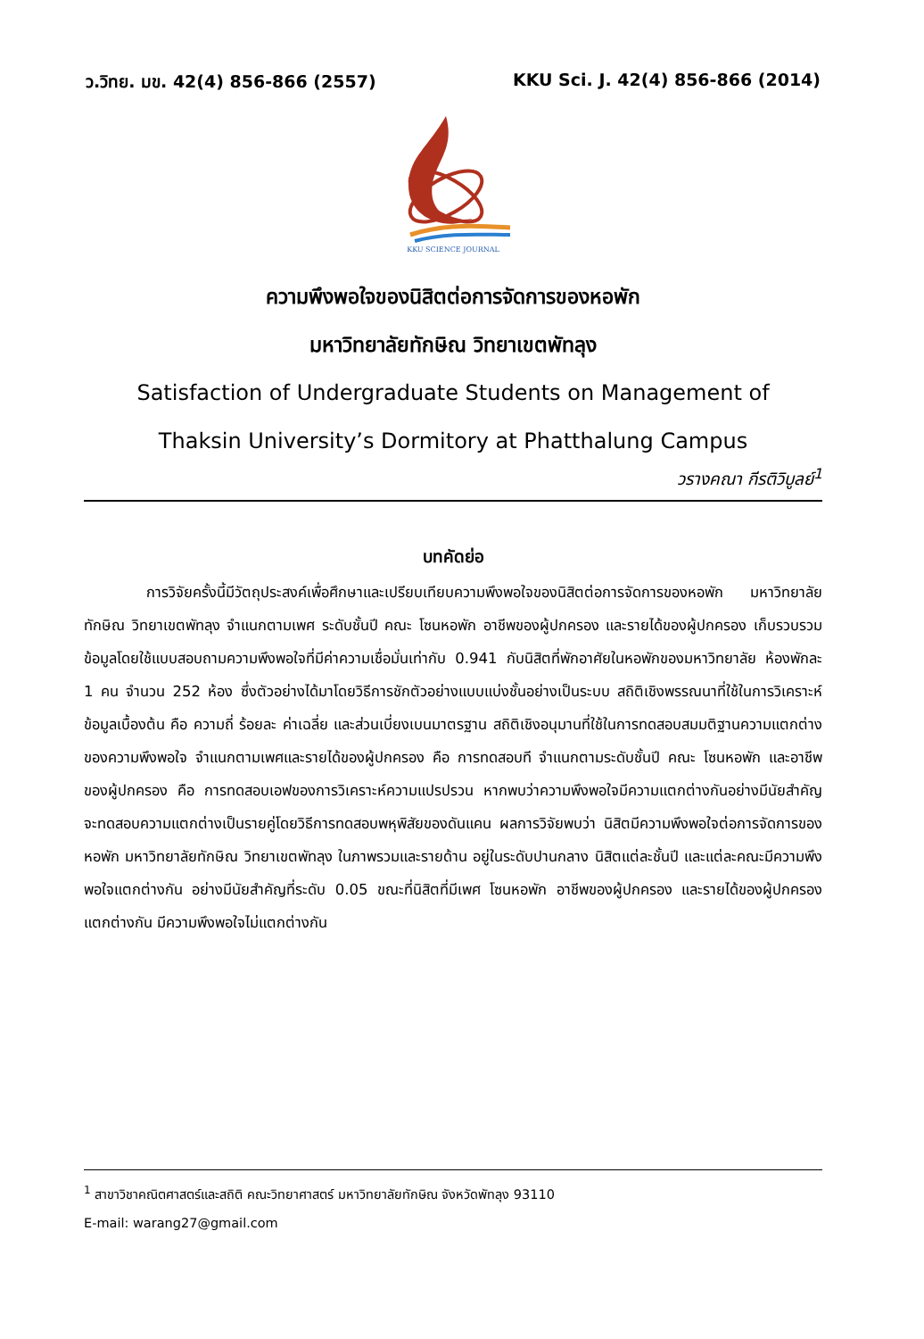ว.วิทย. มข. 42(4) 856-866 (2557) KKU Sci. J. 42(4) 856-866 (2014)
KKU SCIENCE JOURNAL
ความพึงพอใจของนิสิตต่อการจัดการของหอพัก
มหาวิทยาลัยทักษิณ วิทยาเขตพัทลุง
Satisfaction of Undergraduate Students on Management of
Thaksin University’s Dormitory at Phatthalung Campus
วรางคณา กีรติวิบูลย์<sup>1</sup>
บทคัดย่อ
การวิจัยครั้งนี้มีวัตถุประสงค์เพื่อศึกษาและเปรียบเทียบความพึงพอใจของนิสิตต่อการจัดการของหอพัก มหาวิทยาลัยทักษิณ วิทยาเขตพัทลุง จำแนกตามเพศ ระดับชั้นปี คณะ โซนหอพัก อาชีพของผู้ปกครอง และรายได้ของผู้ปกครอง เก็บรวบรวมข้อมูลโดยใช้แบบสอบถามความพึงพอใจที่มีค่าความเชื่อมั่นเท่ากับ 0.941 กับนิสิตที่พักอาศัยในหอพักของมหาวิทยาลัย ห้องพักละ 1 คน จำนวน 252 ห้อง ซึ่งตัวอย่างได้มาโดยวิธีการชักตัวอย่างแบบแบ่งชั้นอย่างเป็นระบบ สถิติเชิงพรรณนาที่ใช้ในการวิเคราะห์ข้อมูลเบื้องต้น คือ ความถี่ ร้อยละ ค่าเฉลี่ย และส่วนเบี่ยงเบนมาตรฐาน สถิติเชิงอนุมานที่ใช้ในการทดสอบสมมติฐานความแตกต่างของความพึงพอใจ จำแนกตามเพศและรายได้ของผู้ปกครอง คือ การทดสอบที จำแนกตามระดับชั้นปี คณะ โซนหอพัก และอาชีพของผู้ปกครอง คือ การทดสอบเอฟของการวิเคราะห์ความแปรปรวน หากพบว่าความพึงพอใจมีความแตกต่างกันอย่างมีนัยสำคัญ จะทดสอบความแตกต่างเป็นรายคู่โดยวิธีการทดสอบพหุพิสัยของดันแคน ผลการวิจัยพบว่า นิสิตมีความพึงพอใจต่อการจัดการของหอพัก มหาวิทยาลัยทักษิณ วิทยาเขตพัทลุง ในภาพรวมและรายด้าน อยู่ในระดับปานกลาง นิสิตแต่ละชั้นปี และแต่ละคณะมีความพึงพอใจแตกต่างกัน อย่างมีนัยสำคัญที่ระดับ 0.05 ขณะที่นิสิตที่มีเพศ โซนหอพัก อาชีพของผู้ปกครอง และรายได้ของผู้ปกครอง แตกต่างกัน มีความพึงพอใจไม่แตกต่างกัน
<sup>1</sup> สาขาวิชาคณิตศาสตร์และสถิติ คณะวิทยาศาสตร์ มหาวิทยาลัยทักษิณ จังหวัดพัทลุง 93110
E-mail: warang27@gmail.com